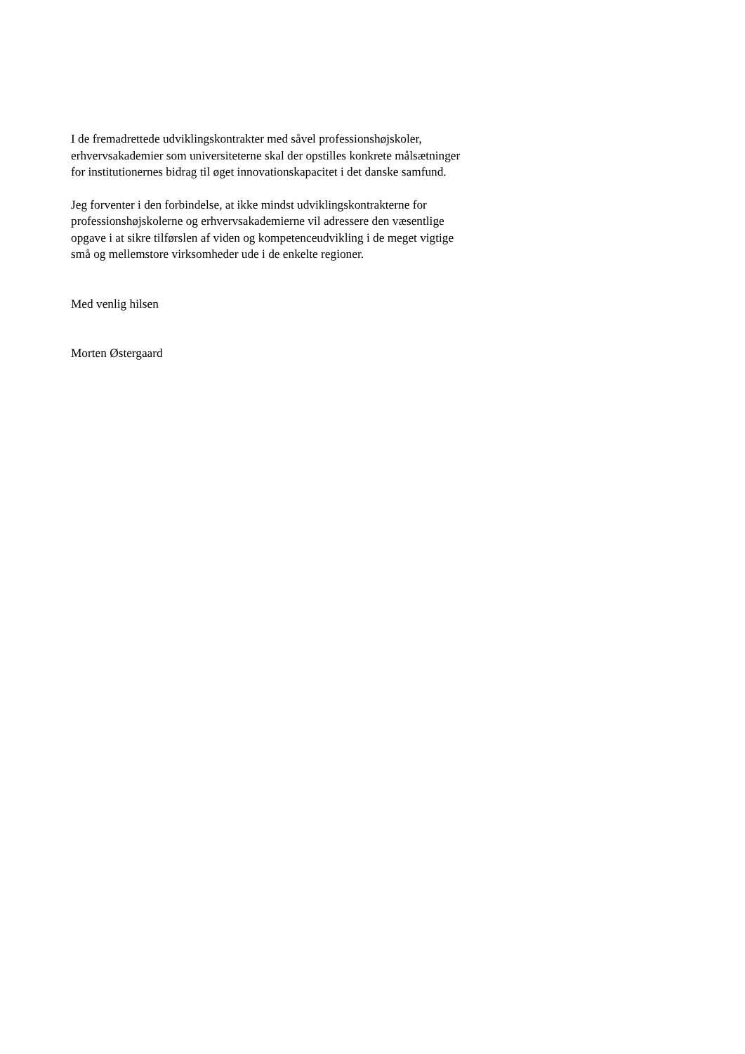I de fremadrettede udviklingskontrakter med såvel professionshøjskoler,
erhvervsakademier som universiteterne skal der opstilles konkrete målsætninger
for institutionernes bidrag til øget innovationskapacitet i det danske samfund.
Jeg forventer i den forbindelse, at ikke mindst udviklingskontrakterne for
professionshøjskolerne og erhvervsakademierne vil adressere den væsentlige
opgave i at sikre tilførslen af viden og kompetenceudvikling i de meget vigtige
små og mellemstore virksomheder ude i de enkelte regioner.
Med venlig hilsen
Morten Østergaard